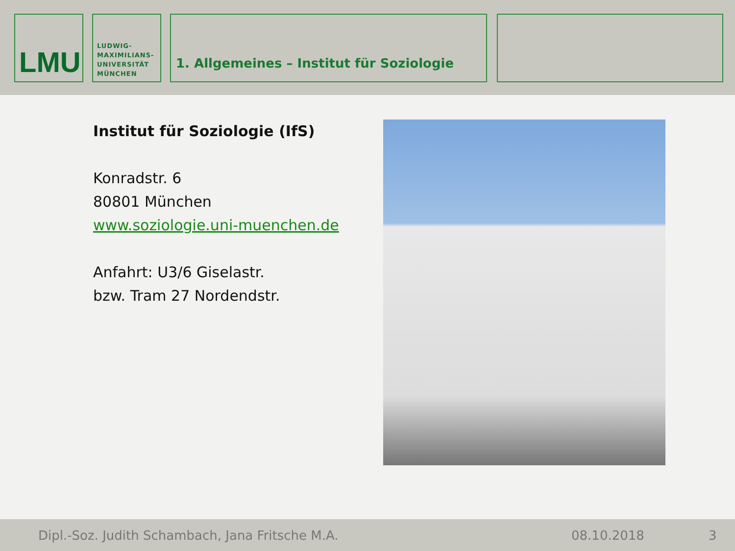LMU
LUDWIG-
MAXIMILIANS-
UNIVERSITÄT
MÜNCHEN
1. Allgemeines – Institut für Soziologie
Institut für Soziologie (IfS)
Konradstr. 6
80801 München
www.soziologie.uni-muenchen.de
Anfahrt: U3/6 Giselastr.
bzw. Tram 27 Nordendstr.
Dipl.-Soz. Judith Schambach, Jana Fritsche M.A. 08.10.2018 3